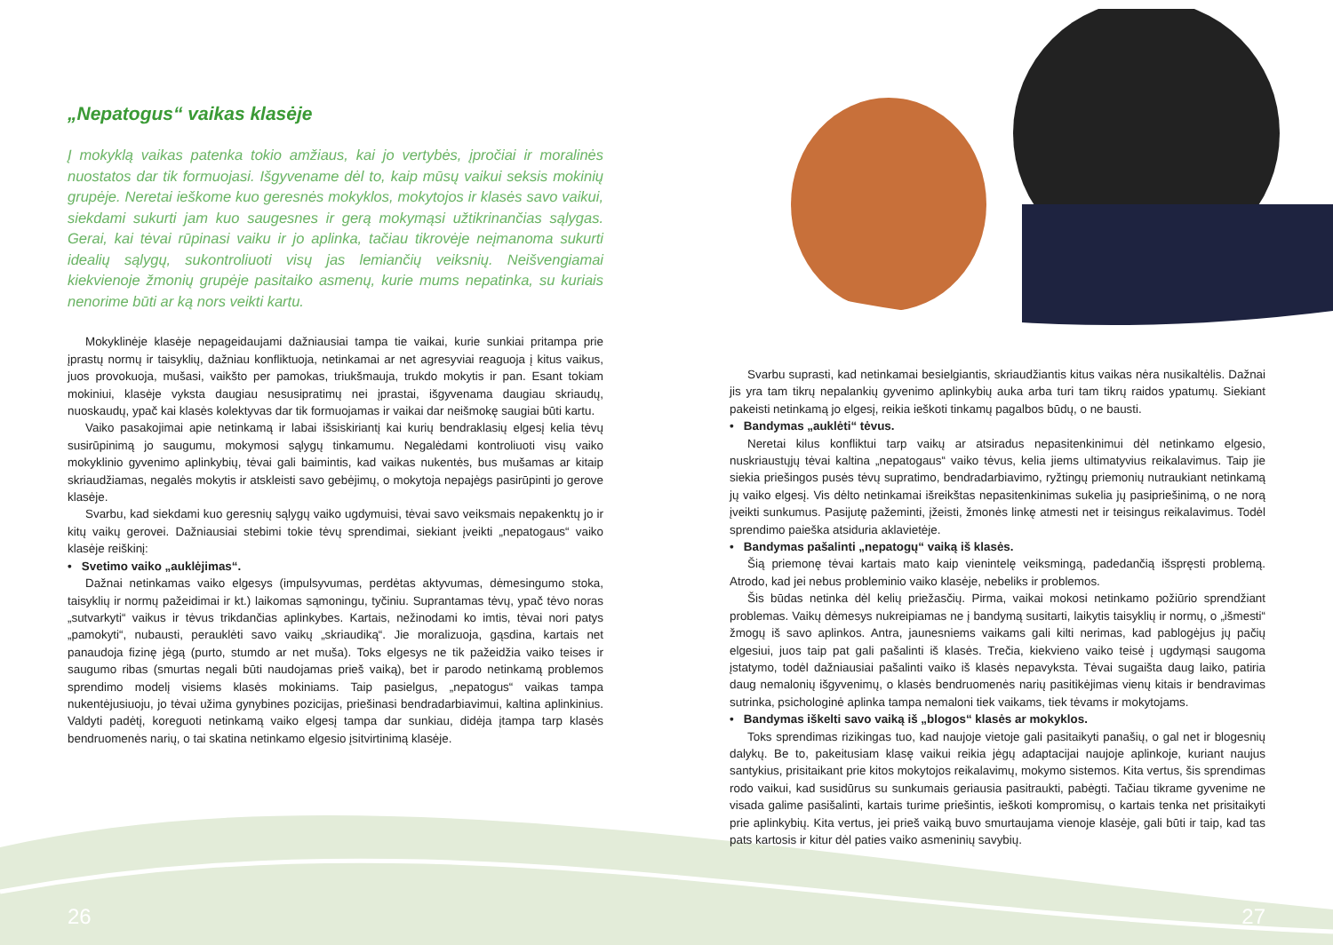„Nepatogus“ vaikas klasėje
Į mokyklą vaikas patenka tokio amžiaus, kai jo vertybės, įpročiai ir moralinės nuostatos dar tik formuojasi. Išgyvename dėl to, kaip mūsų vaikui seksis mokinių grupėje. Neretai ieškome kuo geresnės mokyklos, mokytojos ir klasės savo vaikui, siekdami sukurti jam kuo saugesnes ir gerą mokymąsi užtikrinančias sąlygas. Gerai, kai tėvai rūpinasi vaiku ir jo aplinka, tačiau tikrovėje neįmanoma sukurti idealių sąlygų, sukontroliuoti visų jas lemiančių veiksnių. Neišvengiamai kiekvienoje žmonių grupėje pasitaiko asmenų, kurie mums nepatinka, su kuriais nenorime būti ar ką nors veikti kartu.
Mokyklinėje klasėje nepageidaujami dažniausiai tampa tie vaikai, kurie sunkiai pritampa prie įprastų normų ir taisyklių, dažniau konfliktuoja, netinkamai ar net agresyviai reaguoja į kitus vaikus, juos provokuoja, mušasi, vaikšto per pamokas, triukšmauja, trukdo mokytis ir pan. Esant tokiam mokiniui, klasėje vyksta daugiau nesusipratimų nei įprastai, išgyvenama daugiau skriaudų, nuoskaudų, ypač kai klasės kolektyvas dar tik formuojamas ir vaikai dar neišmokę saugiai būti kartu.
Vaiko pasakojimai apie netinkamą ir labai išsiskiriantį kai kurių bendraklasių elgesį kelia tėvų susirūpinimą jo saugumu, mokymosi sąlygų tinkamumu. Negalėdami kontroliuoti visų vaiko mokyklinio gyvenimo aplinkybių, tėvai gali baimintis, kad vaikas nukentės, bus mušamas ar kitaip skriaudžiamas, negalės mokytis ir atskleisti savo gebėjimų, o mokytoja nepajėgs pasirūpinti jo gerove klasėje.
Svarbu, kad siekdami kuo geresnių sąlygų vaiko ugdymuisi, tėvai savo veiksmais nepakenktų jo ir kitų vaikų gerovei. Dažniausiai stebimi tokie tėvų sprendimai, siekiant įveikti „nepatogaus“ vaiko klasėje reiškinį:
• Svetimo vaiko „auklėjimas“.
Dažnai netinkamas vaiko elgesys (impulsyvumas, perdėtas aktyvumas, dėmesingumo stoka, taisyklių ir normų pažeidimai ir kt.) laikomas sąmoningu, tyčiniu. Suprantamas tėvų, ypač tėvo noras „sutvarkyti“ vaikus ir tėvus trikdančias aplinkybes. Kartais, nežinodami ko imtis, tėvai nori patys „pamokyti“, nubausti, perauklėti savo vaikų „skriaudiką“. Jie moralizuoja, gąsdina, kartais net panaudoja fizinę jėgą (purto, stumdo ar net muša). Toks elgesys ne tik pažeidžia vaiko teises ir saugumo ribas (smurtas negali būti naudojamas prieš vaiką), bet ir parodo netinkamą problemos sprendimo modelį visiems klasės mokiniams. Taip pasielgus, „nepatogus“ vaikas tampa nukentėjusiuoju, jo tėvai užima gynybines pozicijas, priešinasi bendradarbiavimui, kaltina aplinkinius. Valdyti padėtį, koreguoti netinkamą vaiko elgesį tampa dar sunkiau, didėja įtampa tarp klasės bendruomenės narių, o tai skatina netinkamo elgesio įsitvirtinimą klasėje.
Svarbu suprasti, kad netinkamai besielgiantis, skriaudžiantis kitus vaikas nėra nusikaltėlis. Dažnai jis yra tam tikrų nepalankių gyvenimo aplinkybių auka arba turi tam tikrų raidos ypatumų. Siekiant pakeisti netinkamą jo elgesį, reikia ieškoti tinkamų pagalbos būdų, o ne bausti.
• Bandymas „auklėti“ tėvus.
Neretai kilus konfliktui tarp vaikų ar atsiradus nepasitenkinimui dėl netinkamo elgesio, nuskriaustųjų tėvai kaltina „nepatogaus“ vaiko tėvus, kelia jiems ultimatyvius reikalavimus. Taip jie siekia priešingos pusės tėvų supratimo, bendradarbiavimo, ryžtingų priemonių nutraukiant netinkamą jų vaiko elgesį. Vis dėlto netinkamai išreikštas nepasitenkinimas sukelia jų pasipriešinimą, o ne norą įveikti sunkumus. Pasijutę pažeminti, įžeisti, žmonės linkę atmesti net ir teisingus reikalavimus. Todėl sprendimo paieška atsiduria aklavietėje.
• Bandymas pašalinti „nepatogų“ vaiką iš klasės.
Šią priemonę tėvai kartais mato kaip vienintelę veiksmingą, padedančią išspręsti problemą. Atrodo, kad jei nebus probleminio vaiko klasėje, nebeliks ir problemos.
Šis būdas netinka dėl kelių priežasčių. Pirma, vaikai mokosi netinkamo požiūrio sprendžiant problemas. Vaikų dėmesys nukreipiamas ne į bandymą susitarti, laikytis taisyklių ir normų, o „išmesti“ žmogų iš savo aplinkos. Antra, jaunesniems vaikams gali kilti nerimas, kad pablogėjus jų pačių elgesiui, juos taip pat gali pašalinti iš klasės. Trečia, kiekvieno vaiko teisė į ugdymąsi saugoma įstatymo, todėl dažniausiai pašalinti vaiko iš klasės nepavyksta. Tėvai sugaišta daug laiko, patiria daug nemalonių išgyvenimų, o klasės bendruomenės narių pasitikėjimas vienų kitais ir bendravimas sutrinka, psichologinė aplinka tampa nemaloni tiek vaikams, tiek tėvams ir mokytojams.
• Bandymas iškelti savo vaiką iš „blogos“ klasės ar mokyklos.
Toks sprendimas rizikingas tuo, kad naujoje vietoje gali pasitaikyti panašių, o gal net ir blogesnių dalykų. Be to, pakeitusiam klasę vaikui reikia jėgų adaptacijai naujoje aplinkoje, kuriant naujus santykius, prisitaikant prie kitos mokytojos reikalavimų, mokymo sistemos. Kita vertus, šis sprendimas rodo vaikui, kad susidūrus su sunkumais geriausia pasitraukti, pabėgti. Tačiau tikrame gyvenime ne visada galime pasišalinti, kartais turime priešintis, ieškoti kompromisų, o kartais tenka net prisitaikyti prie aplinkybių. Kita vertus, jei prieš vaiką buvo smurtaujama vienoje klasėje, gali būti ir taip, kad tas pats kartosis ir kitur dėl paties vaiko asmeninių savybių.
26 27